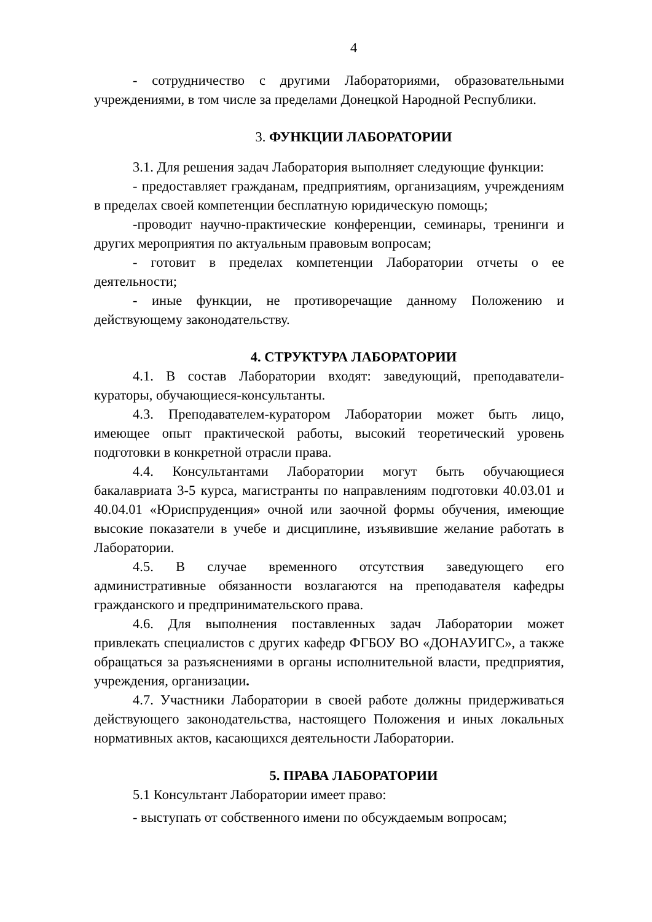4
- сотрудничество с другими Лабораториями, образовательными учреждениями, в том числе за пределами Донецкой Народной Республики.
3. ФУНКЦИИ ЛАБОРАТОРИИ
3.1. Для решения задач Лаборатория выполняет следующие функции:
- предоставляет гражданам, предприятиям, организациям, учреждениям в пределах своей компетенции бесплатную юридическую помощь;
-проводит научно-практические конференции, семинары, тренинги и других мероприятия по актуальным правовым вопросам;
- готовит в пределах компетенции Лаборатории отчеты о ее деятельности;
- иные функции, не противоречащие данному Положению и действующему законодательству.
4. СТРУКТУРА ЛАБОРАТОРИИ
4.1. В состав Лаборатории входят: заведующий, преподаватели-кураторы, обучающиеся-консультанты.
4.3. Преподавателем-куратором Лаборатории может быть лицо, имеющее опыт практической работы, высокий теоретический уровень подготовки в конкретной отрасли права.
4.4. Консультантами Лаборатории могут быть обучающиеся бакалавриата 3-5 курса, магистранты по направлениям подготовки 40.03.01 и 40.04.01 «Юриспруденция» очной или заочной формы обучения, имеющие высокие показатели в учебе и дисциплине, изъявившие желание работать в Лаборатории.
4.5. В случае временного отсутствия заведующего его административные обязанности возлагаются на преподавателя кафедры гражданского и предпринимательского права.
4.6. Для выполнения поставленных задач Лаборатории может привлекать специалистов с других кафедр ФГБОУ ВО «ДОНАУИГС», а также обращаться за разъяснениями в органы исполнительной власти, предприятия, учреждения, организации.
4.7. Участники Лаборатории в своей работе должны придерживаться действующего законодательства, настоящего Положения и иных локальных нормативных актов, касающихся деятельности Лаборатории.
5. ПРАВА ЛАБОРАТОРИИ
5.1 Консультант Лаборатории имеет право:
- выступать от собственного имени по обсуждаемым вопросам;